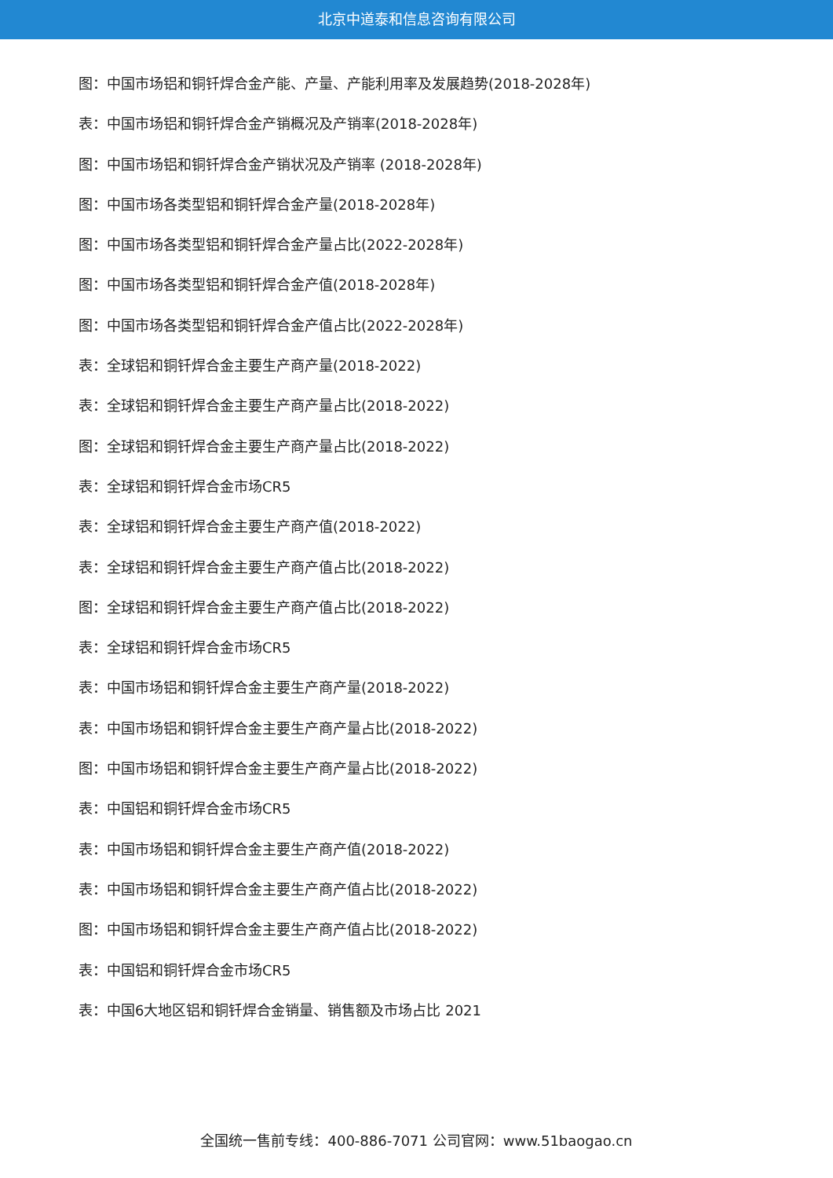北京中道泰和信息咨询有限公司
图：中国市场铝和铜钎焊合金产能、产量、产能利用率及发展趋势(2018-2028年)
表：中国市场铝和铜钎焊合金产销概况及产销率(2018-2028年)
图：中国市场铝和铜钎焊合金产销状况及产销率 (2018-2028年)
图：中国市场各类型铝和铜钎焊合金产量(2018-2028年)
图：中国市场各类型铝和铜钎焊合金产量占比(2022-2028年)
图：中国市场各类型铝和铜钎焊合金产值(2018-2028年)
图：中国市场各类型铝和铜钎焊合金产值占比(2022-2028年)
表：全球铝和铜钎焊合金主要生产商产量(2018-2022)
表：全球铝和铜钎焊合金主要生产商产量占比(2018-2022)
图：全球铝和铜钎焊合金主要生产商产量占比(2018-2022)
表：全球铝和铜钎焊合金市场CR5
表：全球铝和铜钎焊合金主要生产商产值(2018-2022)
表：全球铝和铜钎焊合金主要生产商产值占比(2018-2022)
图：全球铝和铜钎焊合金主要生产商产值占比(2018-2022)
表：全球铝和铜钎焊合金市场CR5
表：中国市场铝和铜钎焊合金主要生产商产量(2018-2022)
表：中国市场铝和铜钎焊合金主要生产商产量占比(2018-2022)
图：中国市场铝和铜钎焊合金主要生产商产量占比(2018-2022)
表：中国铝和铜钎焊合金市场CR5
表：中国市场铝和铜钎焊合金主要生产商产值(2018-2022)
表：中国市场铝和铜钎焊合金主要生产商产值占比(2018-2022)
图：中国市场铝和铜钎焊合金主要生产商产值占比(2018-2022)
表：中国铝和铜钎焊合金市场CR5
表：中国6大地区铝和铜钎焊合金销量、销售额及市场占比 2021
全国统一售前专线：400-886-7071 公司官网：www.51baogao.cn